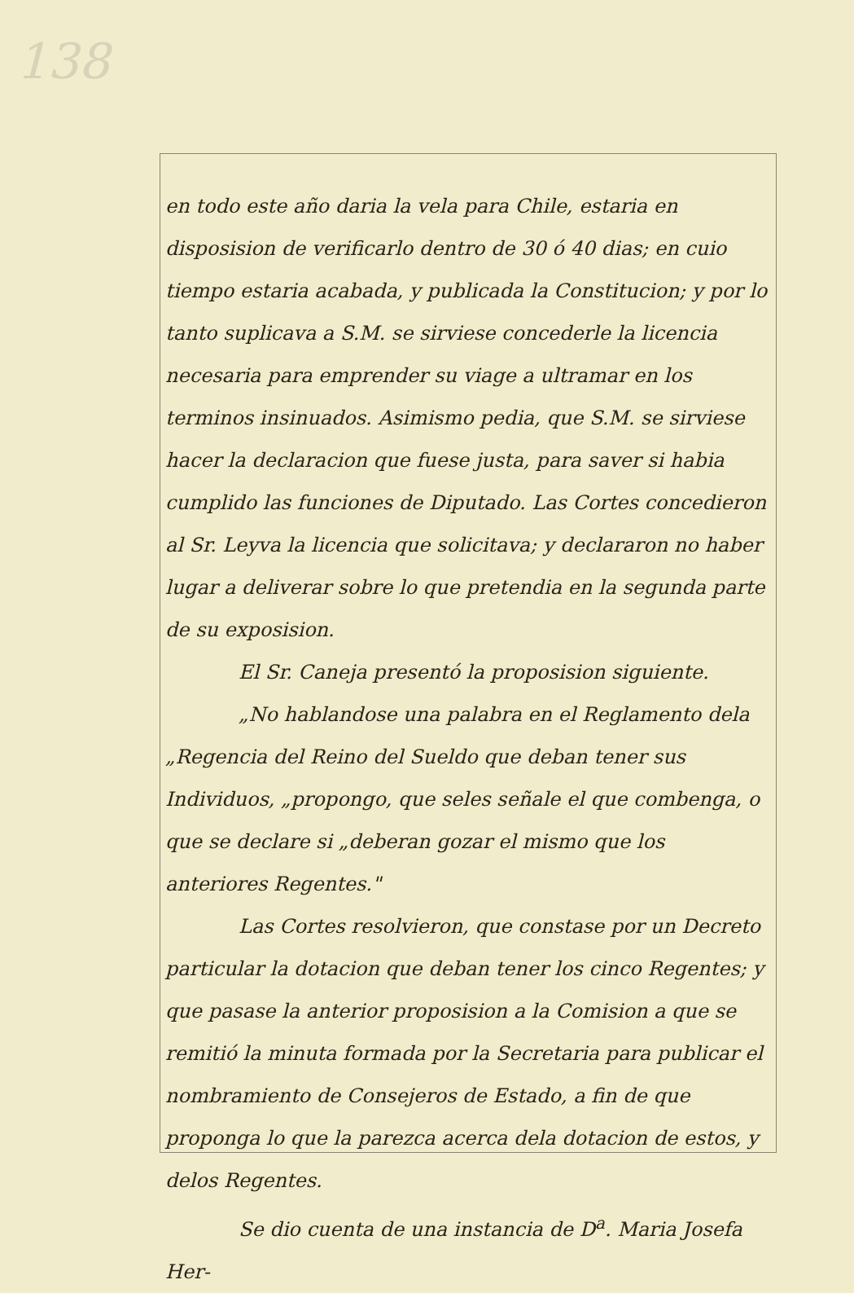138
en todo este año daria la vela para Chile, estaria en disposision de verificarlo dentro de 30 ó 40 dias; en cuio tiempo estaria acabada, y publicada la Constitucion; y por lo tanto suplicava a S.M. se sirviese concederle la licencia necesaria para emprender su viage a ultramar en los terminos insinuados. Asimismo pedia, que S.M. se sirviese hacer la declaracion que fuese justa, para saver si habia cumplido las funciones de Diputado. Las Cortes concedieron al Sr. Leyva la licencia que solicitava; y declararon no haber lugar a deliverar sobre lo que pretendia en la segunda parte de su exposision.
El Sr. Caneja presentó la proposision siguiente.
„No hablandose una palabra en el Reglamento dela „Regencia del Reino del Sueldo que deban tener sus Individuos, „propongo, que seles señale el que combenga, o que se declare si „deberan gozar el mismo que los anteriores Regentes."
Las Cortes resolvieron, que constase por un Decreto particular la dotacion que deban tener los cinco Regentes; y que pasase la anterior proposision a la Comision a que se remitió la minuta formada por la Secretaria para publicar el nombramiento de Consejeros de Estado, a fin de que proponga lo que la parezca acerca dela dotacion de estos, y delos Regentes.
Se dio cuenta de una instancia de D<sup>a</sup>. Maria Josefa Her-